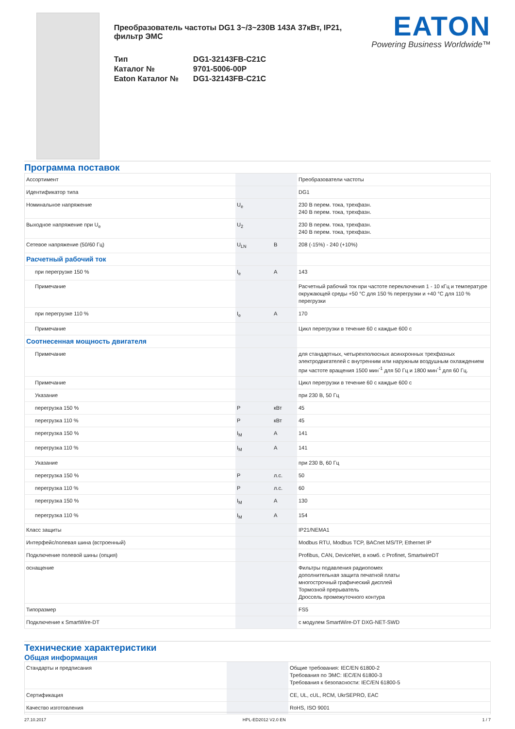Преобразователь частоты DG1 3~/3~230В 143А 37кВт, IP21, фильтр ЭМС
| Тип | DG1-32143FB-C21C |
| Каталог № | 9701-5006-00P |
| Eaton Каталог № | DG1-32143FB-C21C |
EATON
Powering Business Worldwide™
Программа поставок
| Ассортимент | | | Преобразователи частоты |
| Идентификатор типа | | | DG1 |
| Номинальное напряжение | U<sub>e</sub> | | 230 В перем. тока, трехфазн. 240 В перем. тока, трехфазн. |
| Выходное напряжение при U<sub>e</sub> | U<sub>2</sub> | | 230 В перем. тока, трехфазн. 240 В перем. тока, трехфазн. |
| Сетевое напряжение (50/60 Гц) | U<sub>LN</sub> | В | 208 (-15%) - 240 (+10%) |
| Расчетный рабочий ток | | | |
| при перегрузке 150 % | I<sub>e</sub> | A | 143 |
| Примечание | | | Расчетный рабочий ток при частоте переключения 1 - 10 кГц и температуре окружающей среды +50 °C для 150 % перегрузки и +40 °C для 110 % перегрузки |
| при перегрузке 110 % | I<sub>e</sub> | A | 170 |
| Примечание | | | Цикл перегрузки в течение 60 с каждые 600 с |
| Соотнесенная мощность двигателя | | | |
| Примечание | | | для стандартных, четырехполюсных асинхронных трехфазных электродвигателей с внутренним или наружным воздушным охлаждением при частоте вращения 1500 мин<sup>-1</sup> для 50 Гц и 1800 мин<sup>-1</sup> для 60 Гц. |
| Примечание | | | Цикл перегрузки в течение 60 с каждые 600 с |
| Указание | | | при 230 В, 50 Гц |
| перегрузка 150 % | P | кВт | 45 |
| перегрузка 110 % | P | кВт | 45 |
| перегрузка 150 % | I<sub>M</sub> | A | 141 |
| перегрузка 110 % | I<sub>M</sub> | A | 141 |
| Указание | | | при 230 В, 60 Гц |
| перегрузка 150 % | P | л.с. | 50 |
| перегрузка 110 % | P | л.с. | 60 |
| перегрузка 150 % | I<sub>M</sub> | A | 130 |
| перегрузка 110 % | I<sub>M</sub> | A | 154 |
| Класс защиты | | | IP21/NEMA1 |
| Интерфейс/полевая шина (встроенный) | | | Modbus RTU, Modbus TCP, BACnet MS/TP, Ethernet IP |
| Подключение полевой шины (опция) | | | Profibus, CAN, DeviceNet, в комб. с Profinet, SmartwireDT |
| оснащение | | | Фильтры подавления радиопомех дополнительная защита печатной платы многострочный графический дисплей Тормозной прерыватель Дроссель промежуточного контура |
| Типоразмер | | | FS5 |
| Подключение к SmartWire-DT | | | с модулем SmartWire-DT DXG-NET-SWD |
Технические характеристики
Общая информация
| Стандарты и предписания | | | Общие требования: IEC/EN 61800-2 Требования по ЭМС: IEC/EN 61800-3 Требования к безопасности: IEC/EN 61800-5 |
| Сертификация | | | CE, UL, cUL, RCM, UkrSEPRO, EAC |
| Качество изготовления | | | RoHS, ISO 9001 |
27.10.2017 HPL-ED2012 V2.0 EN 1 / 7